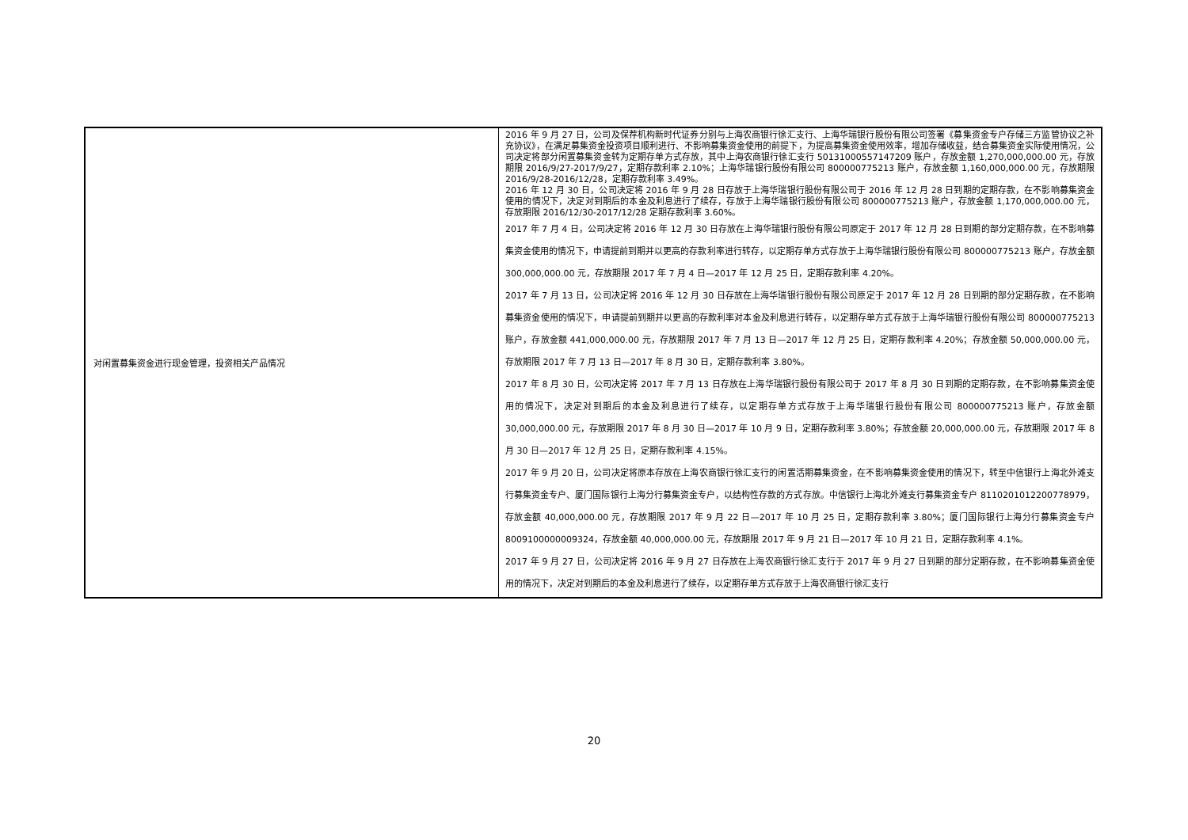| 对闲置募集资金进行现金管理，投资相关产品情况 | 2016 年 9 月 27 日，公司及保荐机构新时代证券分别与上海农商银行徐汇支行、上海华瑞银行股份有限公司签署《募集资金专户存储三方监管协议之补充协议》，在满足募集资金投资项目顺利进行、不影响募集资金使用的前提下，为提高募集资金使用效率，增加存储收益，结合募集资金实际使用情况，公司决定将部分闲置募集资金转为定期存单方式存放，其中上海农商银行徐汇支行 50131000557147209 账户，存放金额 1,270,000,000.00 元，存放期限 2016/9/27-2017/9/27，定期存款利率 2.10%；上海华瑞银行股份有限公司 800000775213 账户，存放金额 1,160,000,000.00 元，存放期限 2016/9/28-2016/12/28，定期存款利率 3.49%。 2016 年 12 月 30 日，公司决定将 2016 年 9 月 28 日存放于上海华瑞银行股份有限公司于 2016 年 12 月 28 日到期的定期存款，在不影响募集资金使用的情况下，决定对到期后的本金及利息进行了续存，存放于上海华瑞银行股份有限公司 800000775213 账户，存放金额 1,170,000,000.00 元，存放期限 2016/12/30-2017/12/28 定期存款利率 3.60%。 2017 年 7 月 4 日，公司决定将 2016 年 12 月 30 日存放在上海华瑞银行股份有限公司原定于 2017 年 12 月 28 日到期的部分定期存款，在不影响募集资金使用的情况下，申请提前到期并以更高的存款利率进行转存，以定期存单方式存放于上海华瑞银行股份有限公司 800000775213 账户，存放金额 300,000,000.00 元，存放期限 2017 年 7 月 4 日—2017 年 12 月 25 日，定期存款利率 4.20%。 2017 年 7 月 13 日，公司决定将 2016 年 12 月 30 日存放在上海华瑞银行股份有限公司原定于 2017 年 12 月 28 日到期的部分定期存款，在不影响募集资金使用的情况下，申请提前到期并以更高的存款利率对本金及利息进行转存，以定期存单方式存放于上海华瑞银行股份有限公司 800000775213 账户，存放金额 441,000,000.00 元，存放期限 2017 年 7 月 13 日—2017 年 12 月 25 日，定期存款利率 4.20%；存放金额 50,000,000.00 元，存放期限 2017 年 7 月 13 日—2017 年 8 月 30 日，定期存款利率 3.80%。 2017 年 8 月 30 日，公司决定将 2017 年 7 月 13 日存放在上海华瑞银行股份有限公司于 2017 年 8 月 30 日到期的定期存款，在不影响募集资金使用的情况下，决定对到期后的本金及利息进行了续存，以定期存单方式存放于上海华瑞银行股份有限公司 800000775213 账户，存放金额 30,000,000.00 元，存放期限 2017 年 8 月 30 日—2017 年 10 月 9 日，定期存款利率 3.80%；存放金额 20,000,000.00 元，存放期限 2017 年 8 月 30 日—2017 年 12 月 25 日，定期存款利率 4.15%。 2017 年 9 月 20 日，公司决定将原本存放在上海农商银行徐汇支行的闲置活期募集资金，在不影响募集资金使用的情况下，转至中信银行上海北外滩支行募集资金专户、厦门国际银行上海分行募集资金专户，以结构性存款的方式存放。中信银行上海北外滩支行募集资金专户 8110201012200778979，存放金额 40,000,000.00 元，存放期限 2017 年 9 月 22 日—2017 年 10 月 25 日，定期存款利率 3.80%；厦门国际银行上海分行募集资金专户 8009100000009324，存放金额 40,000,000.00 元，存放期限 2017 年 9 月 21 日—2017 年 10 月 21 日，定期存款利率 4.1%。 2017 年 9 月 27 日，公司决定将 2016 年 9 月 27 日存放在上海农商银行徐汇支行于 2017 年 9 月 27 日到期的部分定期存款，在不影响募集资金使用的情况下，决定对到期后的本金及利息进行了续存，以定期存单方式存放于上海农商银行徐汇支行 |
20